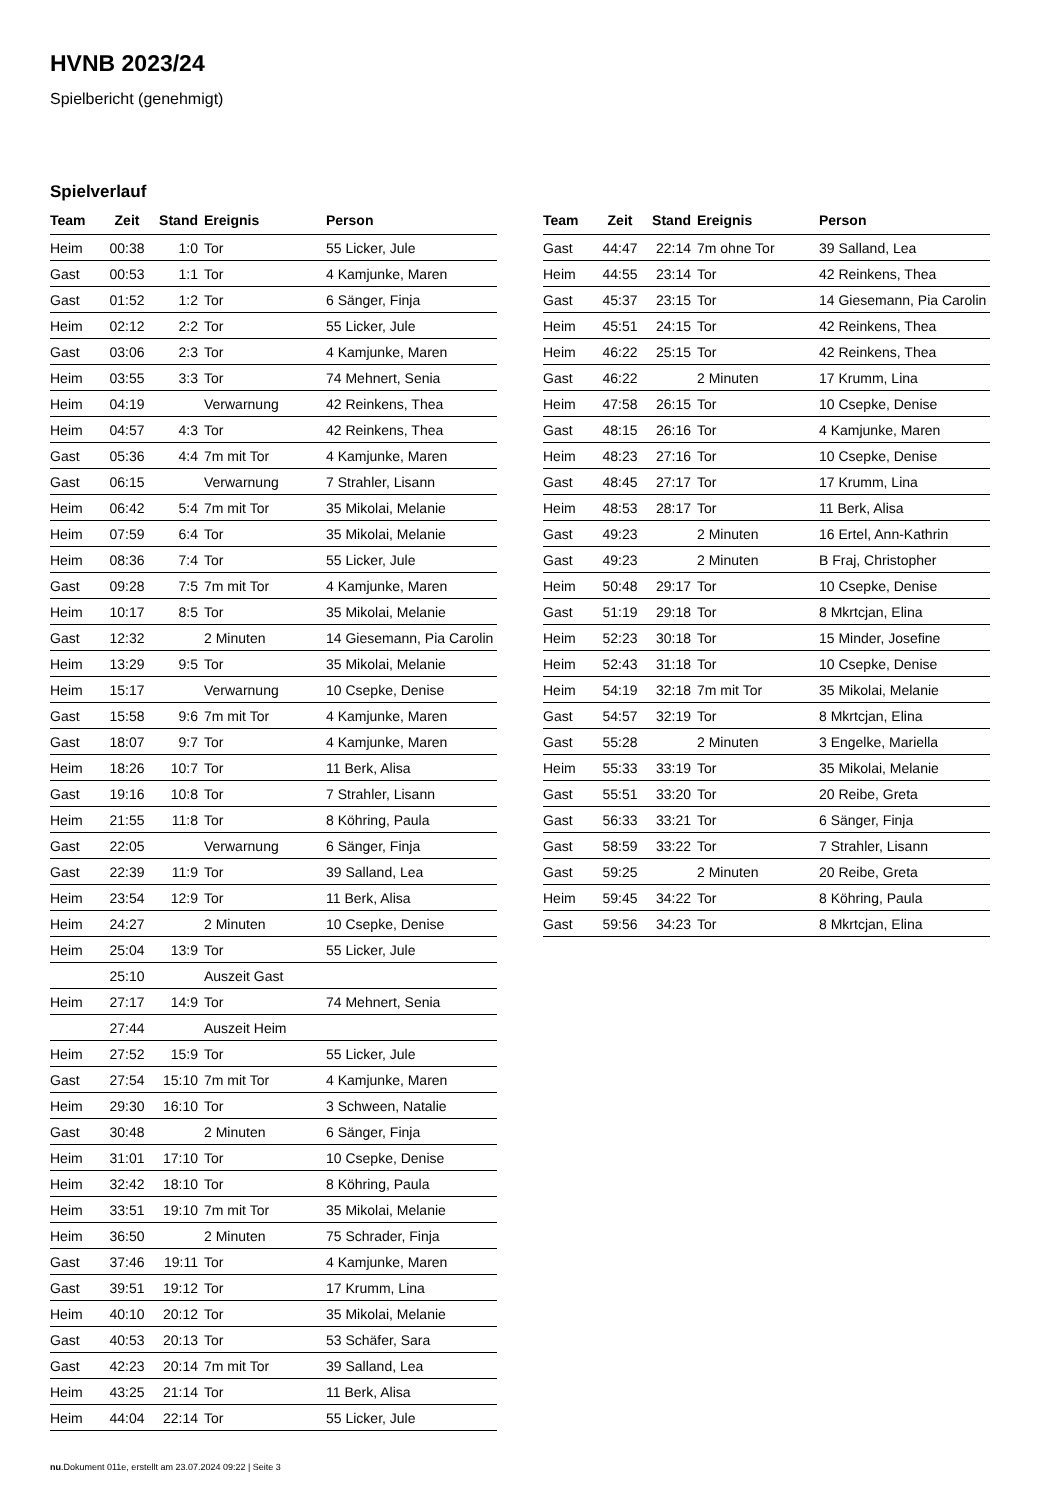HVNB 2023/24
Spielbericht (genehmigt)
Spielverlauf
| Team | Zeit | Stand | Ereignis | Person |
| --- | --- | --- | --- | --- |
| Heim | 00:38 | 1:0 | Tor | 55 Licker, Jule |
| Gast | 00:53 | 1:1 | Tor | 4 Kamjunke, Maren |
| Gast | 01:52 | 1:2 | Tor | 6 Sänger, Finja |
| Heim | 02:12 | 2:2 | Tor | 55 Licker, Jule |
| Gast | 03:06 | 2:3 | Tor | 4 Kamjunke, Maren |
| Heim | 03:55 | 3:3 | Tor | 74 Mehnert, Senia |
| Heim | 04:19 | | Verwarnung | 42 Reinkens, Thea |
| Heim | 04:57 | 4:3 | Tor | 42 Reinkens, Thea |
| Gast | 05:36 | 4:4 | 7m mit Tor | 4 Kamjunke, Maren |
| Gast | 06:15 | | Verwarnung | 7 Strahler, Lisann |
| Heim | 06:42 | 5:4 | 7m mit Tor | 35 Mikolai, Melanie |
| Heim | 07:59 | 6:4 | Tor | 35 Mikolai, Melanie |
| Heim | 08:36 | 7:4 | Tor | 55 Licker, Jule |
| Gast | 09:28 | 7:5 | 7m mit Tor | 4 Kamjunke, Maren |
| Heim | 10:17 | 8:5 | Tor | 35 Mikolai, Melanie |
| Gast | 12:32 | | 2 Minuten | 14 Giesemann, Pia Carolin |
| Heim | 13:29 | 9:5 | Tor | 35 Mikolai, Melanie |
| Heim | 15:17 | | Verwarnung | 10 Csepke, Denise |
| Gast | 15:58 | 9:6 | 7m mit Tor | 4 Kamjunke, Maren |
| Gast | 18:07 | 9:7 | Tor | 4 Kamjunke, Maren |
| Heim | 18:26 | 10:7 | Tor | 11 Berk, Alisa |
| Gast | 19:16 | 10:8 | Tor | 7 Strahler, Lisann |
| Heim | 21:55 | 11:8 | Tor | 8 Köhring, Paula |
| Gast | 22:05 | | Verwarnung | 6 Sänger, Finja |
| Gast | 22:39 | 11:9 | Tor | 39 Salland, Lea |
| Heim | 23:54 | 12:9 | Tor | 11 Berk, Alisa |
| Heim | 24:27 | | 2 Minuten | 10 Csepke, Denise |
| Heim | 25:04 | 13:9 | Tor | 55 Licker, Jule |
| | 25:10 | | Auszeit Gast | |
| Heim | 27:17 | 14:9 | Tor | 74 Mehnert, Senia |
| | 27:44 | | Auszeit Heim | |
| Heim | 27:52 | 15:9 | Tor | 55 Licker, Jule |
| Gast | 27:54 | 15:10 | 7m mit Tor | 4 Kamjunke, Maren |
| Heim | 29:30 | 16:10 | Tor | 3 Schween, Natalie |
| Gast | 30:48 | | 2 Minuten | 6 Sänger, Finja |
| Heim | 31:01 | 17:10 | Tor | 10 Csepke, Denise |
| Heim | 32:42 | 18:10 | Tor | 8 Köhring, Paula |
| Heim | 33:51 | 19:10 | 7m mit Tor | 35 Mikolai, Melanie |
| Heim | 36:50 | | 2 Minuten | 75 Schrader, Finja |
| Gast | 37:46 | 19:11 | Tor | 4 Kamjunke, Maren |
| Gast | 39:51 | 19:12 | Tor | 17 Krumm, Lina |
| Heim | 40:10 | 20:12 | Tor | 35 Mikolai, Melanie |
| Gast | 40:53 | 20:13 | Tor | 53 Schäfer, Sara |
| Gast | 42:23 | 20:14 | 7m mit Tor | 39 Salland, Lea |
| Heim | 43:25 | 21:14 | Tor | 11 Berk, Alisa |
| Heim | 44:04 | 22:14 | Tor | 55 Licker, Jule |
| Team | Zeit | Stand | Ereignis | Person |
| --- | --- | --- | --- | --- |
| Gast | 44:47 | 22:14 | 7m ohne Tor | 39 Salland, Lea |
| Heim | 44:55 | 23:14 | Tor | 42 Reinkens, Thea |
| Gast | 45:37 | 23:15 | Tor | 14 Giesemann, Pia Carolin |
| Heim | 45:51 | 24:15 | Tor | 42 Reinkens, Thea |
| Heim | 46:22 | 25:15 | Tor | 42 Reinkens, Thea |
| Gast | 46:22 | | 2 Minuten | 17 Krumm, Lina |
| Heim | 47:58 | 26:15 | Tor | 10 Csepke, Denise |
| Gast | 48:15 | 26:16 | Tor | 4 Kamjunke, Maren |
| Heim | 48:23 | 27:16 | Tor | 10 Csepke, Denise |
| Gast | 48:45 | 27:17 | Tor | 17 Krumm, Lina |
| Heim | 48:53 | 28:17 | Tor | 11 Berk, Alisa |
| Gast | 49:23 | | 2 Minuten | 16 Ertel, Ann-Kathrin |
| Gast | 49:23 | | 2 Minuten | B Fraj, Christopher |
| Heim | 50:48 | 29:17 | Tor | 10 Csepke, Denise |
| Gast | 51:19 | 29:18 | Tor | 8 Mkrtcjan, Elina |
| Heim | 52:23 | 30:18 | Tor | 15 Minder, Josefine |
| Heim | 52:43 | 31:18 | Tor | 10 Csepke, Denise |
| Heim | 54:19 | 32:18 | 7m mit Tor | 35 Mikolai, Melanie |
| Gast | 54:57 | 32:19 | Tor | 8 Mkrtcjan, Elina |
| Gast | 55:28 | | 2 Minuten | 3 Engelke, Mariella |
| Heim | 55:33 | 33:19 | Tor | 35 Mikolai, Melanie |
| Gast | 55:51 | 33:20 | Tor | 20 Reibe, Greta |
| Gast | 56:33 | 33:21 | Tor | 6 Sänger, Finja |
| Gast | 58:59 | 33:22 | Tor | 7 Strahler, Lisann |
| Gast | 59:25 | | 2 Minuten | 20 Reibe, Greta |
| Heim | 59:45 | 34:22 | Tor | 8 Köhring, Paula |
| Gast | 59:56 | 34:23 | Tor | 8 Mkrtcjan, Elina |
nu.Dokument 011e, erstellt am 23.07.2024 09:22 | Seite 3